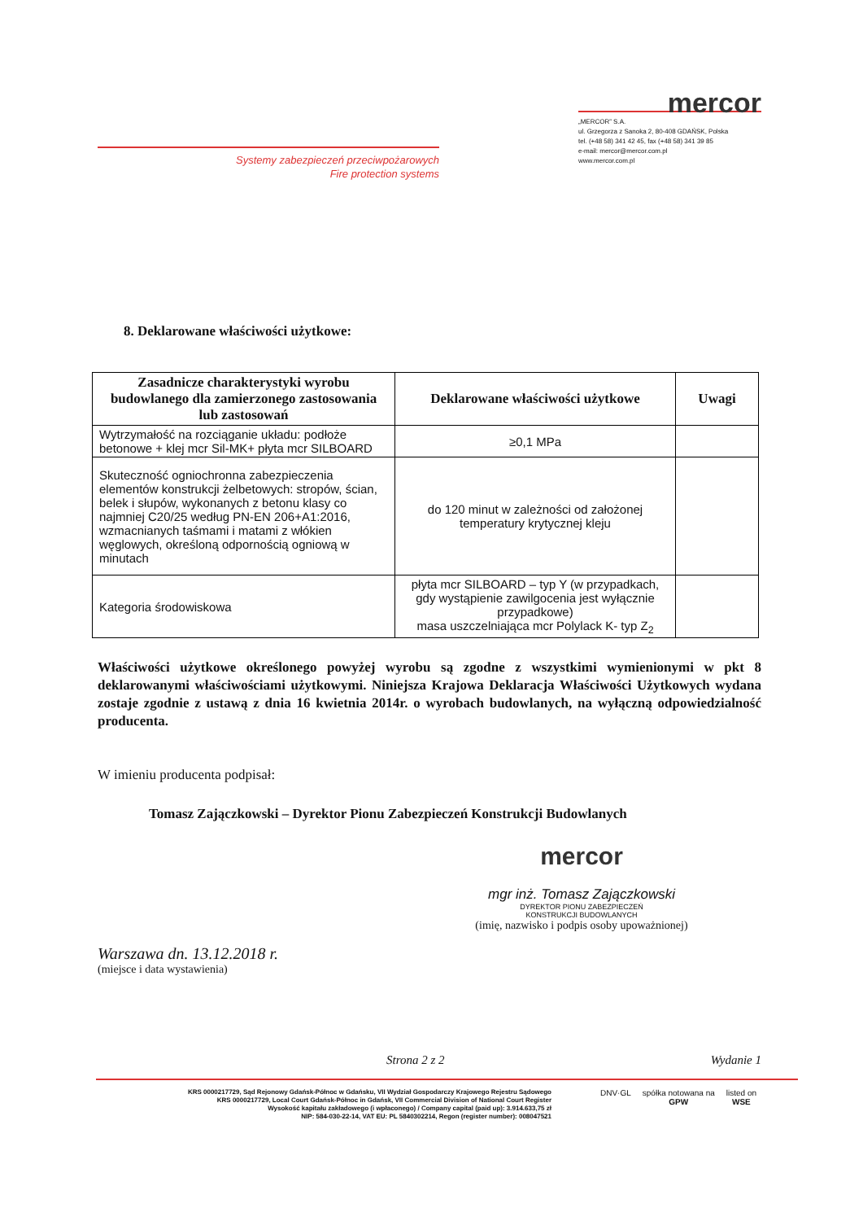Systemy zabezpieczeń przeciwpożarowych
Fire protection systems
mercor
„MERCOR” S.A.
ul. Grzegorza z Sanoka 2, 80-408 GDAŃSK, Polska
tel. (+48 58) 341 42 45, fax (+48 58) 341 39 85
e-mail: mercor@mercor.com.pl
www.mercor.com.pl
8. Deklarowane właściwości użytkowe:
| Zasadnicze charakterystyki wyrobu budowlanego dla zamierzonego zastosowania lub zastosowań | Deklarowane właściwości użytkowe | Uwagi |
| --- | --- | --- |
| Wytrzymałość na rozciąganie układu: podłoże betonowe + klej mcr Sil-MK+ płyta mcr SILBOARD | ≥0,1 MPa | |
| Skuteczność ogniochronna zabezpieczenia elementów konstrukcji żelbetowych: stropów, ścian, belek i słupów, wykonanych z betonu klasy co najmniej C20/25 według PN-EN 206+A1:2016, wzmacnianych taśmami i matami z włókien węglowych, określoną odpornością ogniową w minutach | do 120 minut w zależności od założonej temperatury krytycznej kleju | |
| Kategoria środowiskowa | płyta mcr SILBOARD – typ Y (w przypadkach, gdy wystąpienie zawilgocenia jest wyłącznie przypadkowe) masa uszczelniająca mcr Polylack K- typ Z<sub>2</sub> | |
Właściwości użytkowe określonego powyżej wyrobu są zgodne z wszystkimi wymienionymi w pkt 8 deklarowanymi właściwościami użytkowymi. Niniejsza Krajowa Deklaracja Właściwości Użytkowych wydana zostaje zgodnie z ustawą z dnia 16 kwietnia 2014r. o wyrobach budowlanych, na wyłączną odpowiedzialność producenta.
W imieniu producenta podpisał:
Tomasz Zajączkowski – Dyrektor Pionu Zabezpieczeń Konstrukcji Budowlanych
mercor
mgr inż. Tomasz Zajączkowski
DYREKTOR PIONU ZABEZPIECZEŃ
KONSTRUKCJI BUDOWLANYCH
(imię, nazwisko i podpis osoby upoważnionej)
Warszawa dn. 13.12.2018 r.
(miejsce i data wystawienia)
Strona 2 z 2 Wydanie 1
KRS 0000217729, Sąd Rejonowy Gdańsk-Północ w Gdańsku, VII Wydział Gospodarczy Krajowego Rejestru Sądowego
KRS 0000217729, Local Court Gdańsk-Północ in Gdańsk, VII Commercial Division of National Court Register
Wysokość kapitału zakładowego (i wpłaconego) / Company capital (paid up): 3.914.633,75 zł
NIP: 584-030-22-14, VAT EU: PL 5840302214, Regon (register number): 008047521
DNV·GL spółka notowana na
GPW listed on
WSE